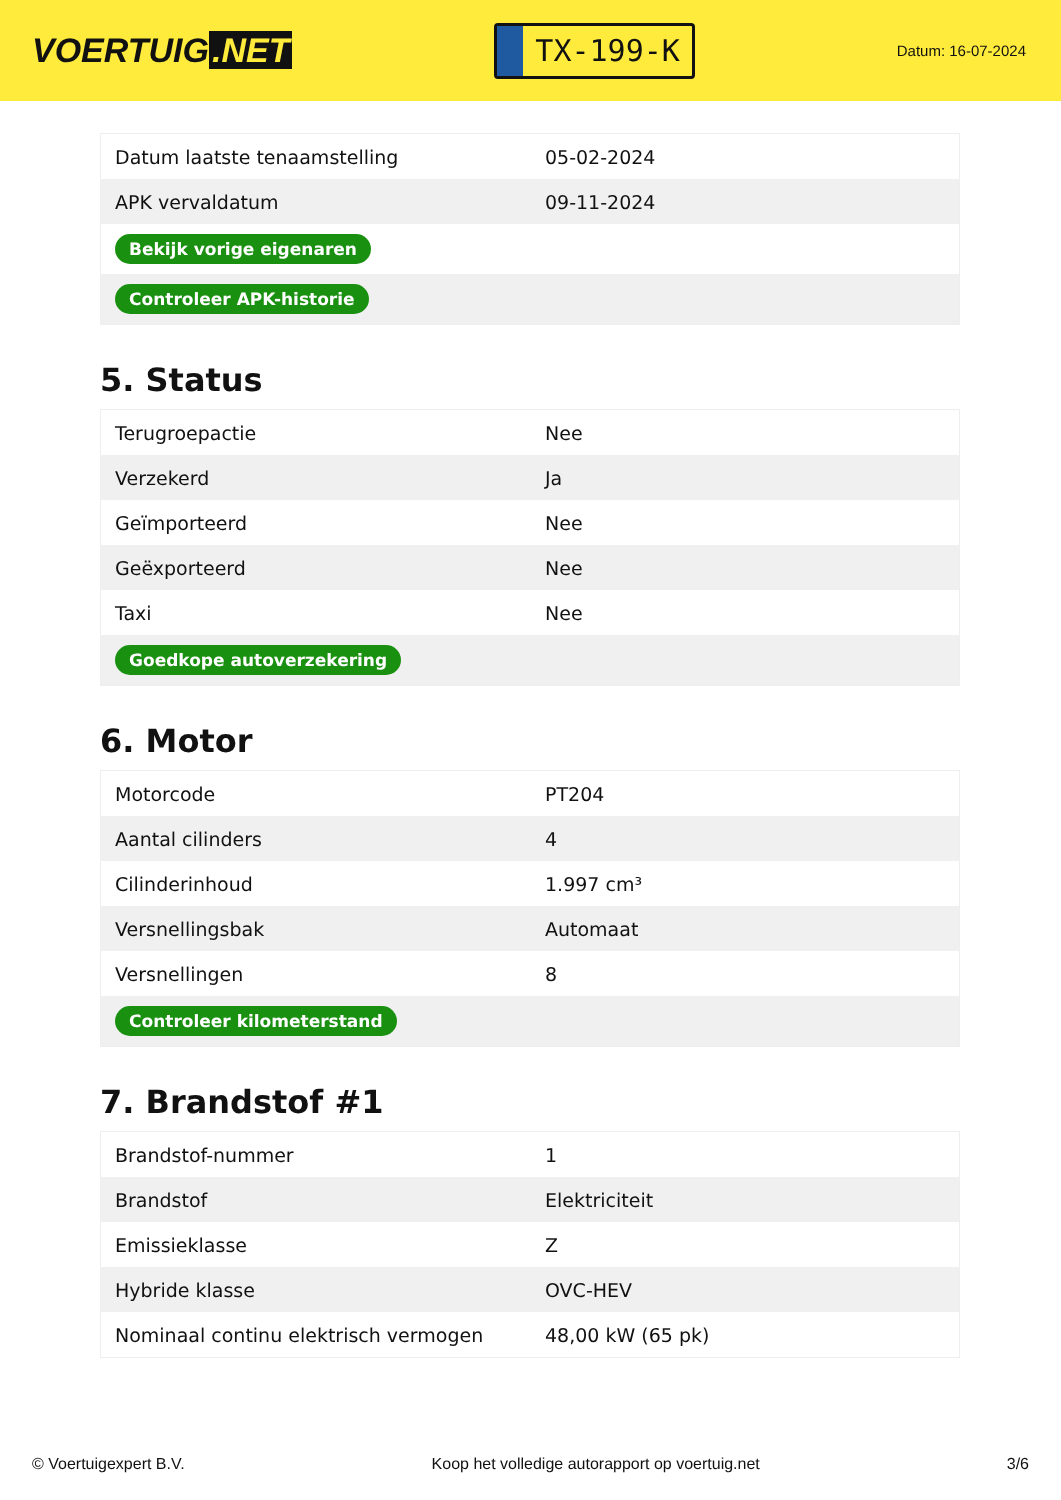VOERTUIG.NET
TX-199-K
Datum: 16-07-2024
| Datum laatste tenaamstelling | 05-02-2024 |
| APK vervaldatum | 09-11-2024 |
| Bekijk vorige eigenaren | |
| Controleer APK-historie | |
5. Status
| Terugroepactie | Nee |
| Verzekerd | Ja |
| Geïmporteerd | Nee |
| Geëxporteerd | Nee |
| Taxi | Nee |
| Goedkope autoverzekering | |
6. Motor
| Motorcode | PT204 |
| Aantal cilinders | 4 |
| Cilinderinhoud | 1.997 cm³ |
| Versnellingsbak | Automaat |
| Versnellingen | 8 |
| Controleer kilometerstand | |
7. Brandstof #1
| Brandstof-nummer | 1 |
| Brandstof | Elektriciteit |
| Emissieklasse | Z |
| Hybride klasse | OVC-HEV |
| Nominaal continu elektrisch vermogen | 48,00 kW (65 pk) |
© Voertuigexpert B.V. Koop het volledige autorapport op voertuig.net 3/6